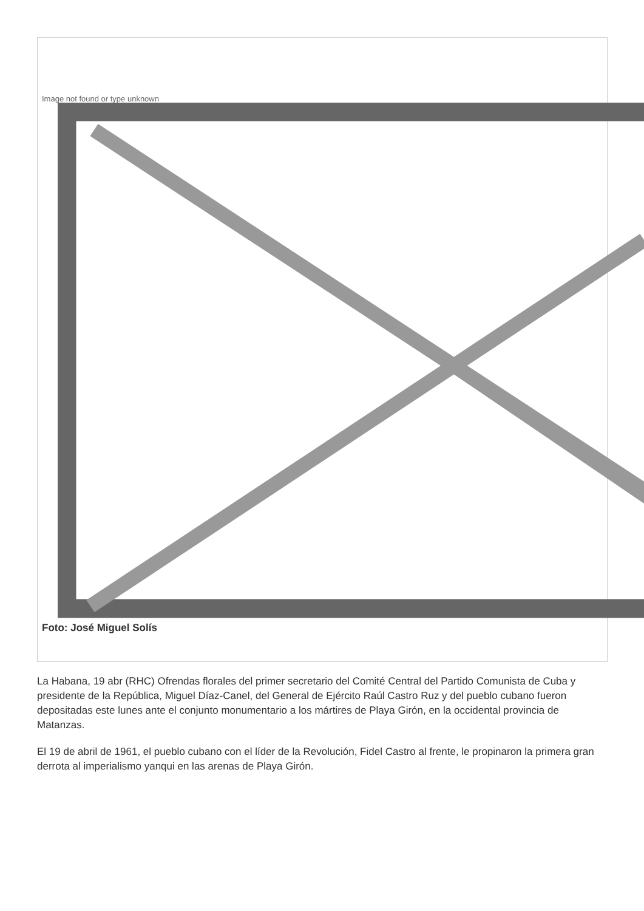Image not found or type unknown
Foto: José Miguel Solís
La Habana, 19 abr (RHC) Ofrendas florales del primer secretario del Comité Central del Partido Comunista de Cuba y presidente de la República, Miguel Díaz-Canel, del General de Ejército Raúl Castro Ruz y del pueblo cubano fueron depositadas este lunes ante el conjunto monumentario a los mártires de Playa Girón, en la occidental provincia de Matanzas.
El 19 de abril de 1961, el pueblo cubano con el líder de la Revolución, Fidel Castro al frente, le propinaron la primera gran derrota al imperialismo yanqui en las arenas de Playa Girón.